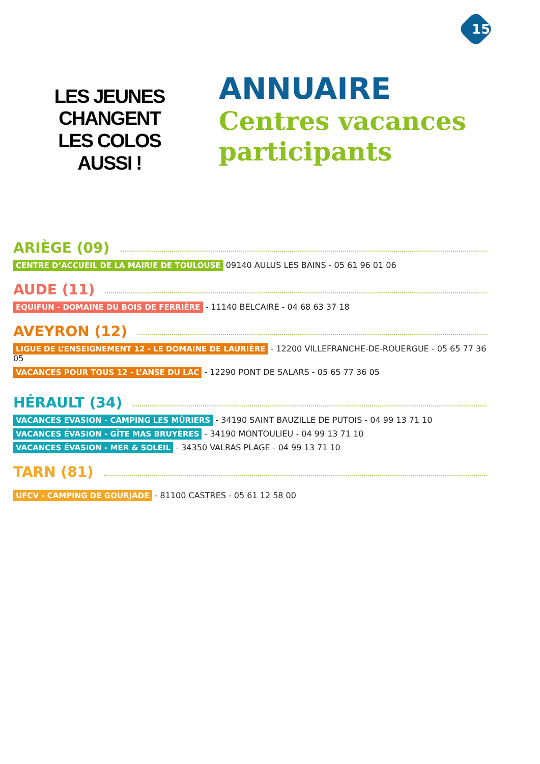15
LES JEUNES
CHANGENT
LES COLOS
AUSSI !
ANNUAIRE
Centres vacances
participants
ARIÈGE (09)
CENTRE D’ACCUEIL DE LA MAIRIE DE TOULOUSE 09140 AULUS LES BAINS - 05 61 96 01 06
AUDE (11)
EQUIFUN - DOMAINE DU BOIS DE FERRIÈRE - 11140 BELCAIRE - 04 68 63 37 18
AVEYRON (12)
LIGUE DE L’ENSEIGNEMENT 12 - LE DOMAINE DE LAURIÈRE - 12200 VILLEFRANCHE-DE-ROUERGUE - 05 65 77 36 05
VACANCES POUR TOUS 12 - L’ANSE DU LAC - 12290 PONT DE SALARS - 05 65 77 36 05
HÉRAULT (34)
VACANCES EVASION - CAMPING LES MÛRIERS - 34190 SAINT BAUZILLE DE PUTOIS - 04 99 13 71 10
VACANCES ÉVASION - GÎTE MAS BRUYÈRES - 34190 MONTOULIEU - 04 99 13 71 10
VACANCES ÉVASION - MER & SOLEIL - 34350 VALRAS PLAGE - 04 99 13 71 10
TARN (81)
UFCV - CAMPING DE GOURJADE - 81100 CASTRES - 05 61 12 58 00